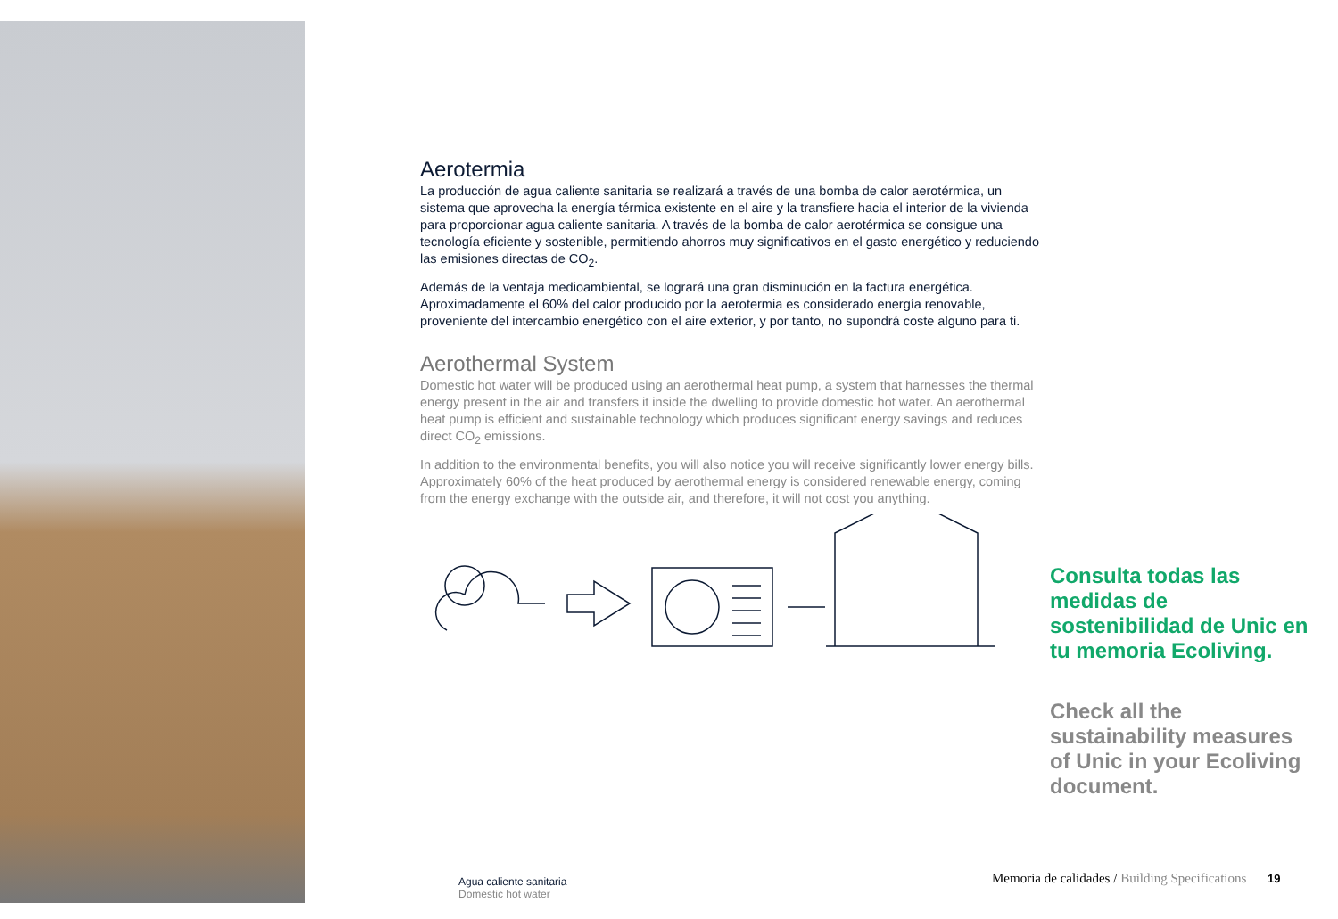Aerotermia
La producción de agua caliente sanitaria se realizará a través de una bomba de calor aerotérmica, un sistema que aprovecha la energía térmica existente en el aire y la transfiere hacia el interior de la vivienda para proporcionar agua caliente sanitaria. A través de la bomba de calor aerotérmica se consigue una tecnología eficiente y sostenible, permitiendo ahorros muy significativos en el gasto energético y reduciendo las emisiones directas de CO<sub>2</sub>.
Además de la ventaja medioambiental, se logrará una gran disminución en la factura energética. Aproximadamente el 60% del calor producido por la aerotermia es considerado energía renovable, proveniente del intercambio energético con el aire exterior, y por tanto, no supondrá coste alguno para ti.
Aerothermal System
Domestic hot water will be produced using an aerothermal heat pump, a system that harnesses the thermal energy present in the air and transfers it inside the dwelling to provide domestic hot water. An aerothermal heat pump is efficient and sustainable technology which produces significant energy savings and reduces direct CO<sub>2</sub> emissions.
In addition to the environmental benefits, you will also notice you will receive significantly lower energy bills. Approximately 60% of the heat produced by aerothermal energy is considered renewable energy, coming from the energy exchange with the outside air, and therefore, it will not cost you anything.
Consulta todas las medidas de sostenibilidad de Unic en tu memoria Ecoliving.
Check all the sustainability measures of Unic in your Ecoliving document.
Agua caliente sanitaria
Domestic hot water
Memoria de calidades / Building Specifications 19